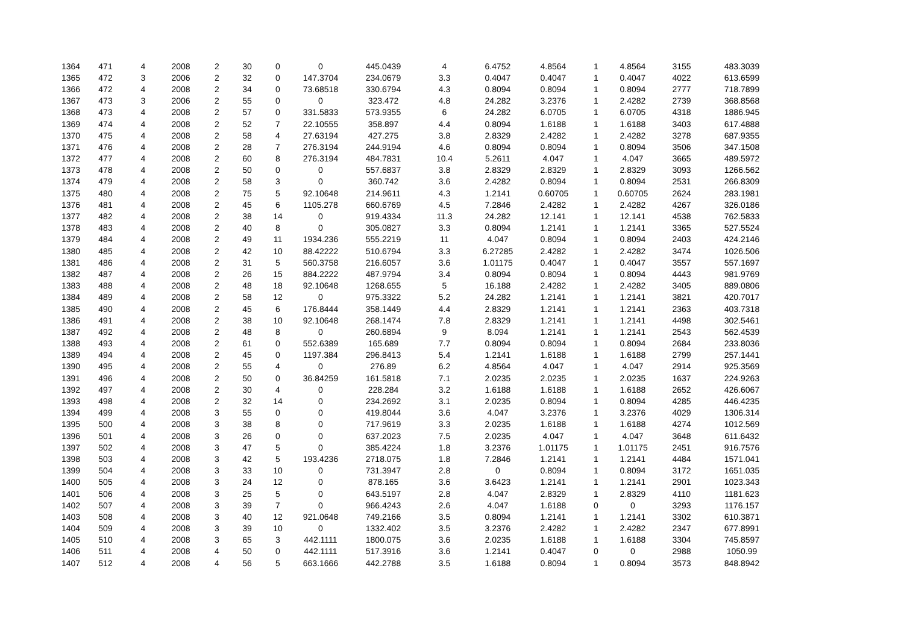| 1364 | 471 | 4 | 2008 | 2 | 30 | 0 | 0 | 445.0439 | 4 | 6.4752 | 4.8564 | 1 | 4.8564 | 3155 | 483.3039 |
| 1365 | 472 | 3 | 2006 | 2 | 32 | 0 | 147.3704 | 234.0679 | 3.3 | 0.4047 | 0.4047 | 1 | 0.4047 | 4022 | 613.6599 |
| 1366 | 472 | 4 | 2008 | 2 | 34 | 0 | 73.68518 | 330.6794 | 4.3 | 0.8094 | 0.8094 | 1 | 0.8094 | 2777 | 718.7899 |
| 1367 | 473 | 3 | 2006 | 2 | 55 | 0 | 0 | 323.472 | 4.8 | 24.282 | 3.2376 | 1 | 2.4282 | 2739 | 368.8568 |
| 1368 | 473 | 4 | 2008 | 2 | 57 | 0 | 331.5833 | 573.9355 | 6 | 24.282 | 6.0705 | 1 | 6.0705 | 4318 | 1886.945 |
| 1369 | 474 | 4 | 2008 | 2 | 52 | 7 | 22.10555 | 358.897 | 4.4 | 0.8094 | 1.6188 | 1 | 1.6188 | 3403 | 617.4888 |
| 1370 | 475 | 4 | 2008 | 2 | 58 | 4 | 27.63194 | 427.275 | 3.8 | 2.8329 | 2.4282 | 1 | 2.4282 | 3278 | 687.9355 |
| 1371 | 476 | 4 | 2008 | 2 | 28 | 7 | 276.3194 | 244.9194 | 4.6 | 0.8094 | 0.8094 | 1 | 0.8094 | 3506 | 347.1508 |
| 1372 | 477 | 4 | 2008 | 2 | 60 | 8 | 276.3194 | 484.7831 | 10.4 | 5.2611 | 4.047 | 1 | 4.047 | 3665 | 489.5972 |
| 1373 | 478 | 4 | 2008 | 2 | 50 | 0 | 0 | 557.6837 | 3.8 | 2.8329 | 2.8329 | 1 | 2.8329 | 3093 | 1266.562 |
| 1374 | 479 | 4 | 2008 | 2 | 58 | 3 | 0 | 360.742 | 3.6 | 2.4282 | 0.8094 | 1 | 0.8094 | 2531 | 266.8309 |
| 1375 | 480 | 4 | 2008 | 2 | 75 | 5 | 92.10648 | 214.9611 | 4.3 | 1.2141 | 0.60705 | 1 | 0.60705 | 2624 | 283.1981 |
| 1376 | 481 | 4 | 2008 | 2 | 45 | 6 | 1105.278 | 660.6769 | 4.5 | 7.2846 | 2.4282 | 1 | 2.4282 | 4267 | 326.0186 |
| 1377 | 482 | 4 | 2008 | 2 | 38 | 14 | 0 | 919.4334 | 11.3 | 24.282 | 12.141 | 1 | 12.141 | 4538 | 762.5833 |
| 1378 | 483 | 4 | 2008 | 2 | 40 | 8 | 0 | 305.0827 | 3.3 | 0.8094 | 1.2141 | 1 | 1.2141 | 3365 | 527.5524 |
| 1379 | 484 | 4 | 2008 | 2 | 49 | 11 | 1934.236 | 555.2219 | 11 | 4.047 | 0.8094 | 1 | 0.8094 | 2403 | 424.2146 |
| 1380 | 485 | 4 | 2008 | 2 | 42 | 10 | 88.42222 | 510.6794 | 3.3 | 6.27285 | 2.4282 | 1 | 2.4282 | 3474 | 1026.506 |
| 1381 | 486 | 4 | 2008 | 2 | 31 | 5 | 560.3758 | 216.6057 | 3.6 | 1.01175 | 0.4047 | 1 | 0.4047 | 3557 | 557.1697 |
| 1382 | 487 | 4 | 2008 | 2 | 26 | 15 | 884.2222 | 487.9794 | 3.4 | 0.8094 | 0.8094 | 1 | 0.8094 | 4443 | 981.9769 |
| 1383 | 488 | 4 | 2008 | 2 | 48 | 18 | 92.10648 | 1268.655 | 5 | 16.188 | 2.4282 | 1 | 2.4282 | 3405 | 889.0806 |
| 1384 | 489 | 4 | 2008 | 2 | 58 | 12 | 0 | 975.3322 | 5.2 | 24.282 | 1.2141 | 1 | 1.2141 | 3821 | 420.7017 |
| 1385 | 490 | 4 | 2008 | 2 | 45 | 6 | 176.8444 | 358.1449 | 4.4 | 2.8329 | 1.2141 | 1 | 1.2141 | 2363 | 403.7318 |
| 1386 | 491 | 4 | 2008 | 2 | 38 | 10 | 92.10648 | 268.1474 | 7.8 | 2.8329 | 1.2141 | 1 | 1.2141 | 4498 | 302.5461 |
| 1387 | 492 | 4 | 2008 | 2 | 48 | 8 | 0 | 260.6894 | 9 | 8.094 | 1.2141 | 1 | 1.2141 | 2543 | 562.4539 |
| 1388 | 493 | 4 | 2008 | 2 | 61 | 0 | 552.6389 | 165.689 | 7.7 | 0.8094 | 0.8094 | 1 | 0.8094 | 2684 | 233.8036 |
| 1389 | 494 | 4 | 2008 | 2 | 45 | 0 | 1197.384 | 296.8413 | 5.4 | 1.2141 | 1.6188 | 1 | 1.6188 | 2799 | 257.1441 |
| 1390 | 495 | 4 | 2008 | 2 | 55 | 4 | 0 | 276.89 | 6.2 | 4.8564 | 4.047 | 1 | 4.047 | 2914 | 925.3569 |
| 1391 | 496 | 4 | 2008 | 2 | 50 | 0 | 36.84259 | 161.5818 | 7.1 | 2.0235 | 2.0235 | 1 | 2.0235 | 1637 | 224.9263 |
| 1392 | 497 | 4 | 2008 | 2 | 30 | 4 | 0 | 228.284 | 3.2 | 1.6188 | 1.6188 | 1 | 1.6188 | 2652 | 426.6067 |
| 1393 | 498 | 4 | 2008 | 2 | 32 | 14 | 0 | 234.2692 | 3.1 | 2.0235 | 0.8094 | 1 | 0.8094 | 4285 | 446.4235 |
| 1394 | 499 | 4 | 2008 | 3 | 55 | 0 | 0 | 419.8044 | 3.6 | 4.047 | 3.2376 | 1 | 3.2376 | 4029 | 1306.314 |
| 1395 | 500 | 4 | 2008 | 3 | 38 | 8 | 0 | 717.9619 | 3.3 | 2.0235 | 1.6188 | 1 | 1.6188 | 4274 | 1012.569 |
| 1396 | 501 | 4 | 2008 | 3 | 26 | 0 | 0 | 637.2023 | 7.5 | 2.0235 | 4.047 | 1 | 4.047 | 3648 | 611.6432 |
| 1397 | 502 | 4 | 2008 | 3 | 47 | 5 | 0 | 385.4224 | 1.8 | 3.2376 | 1.01175 | 1 | 1.01175 | 2451 | 916.7576 |
| 1398 | 503 | 4 | 2008 | 3 | 42 | 5 | 193.4236 | 2718.075 | 1.8 | 7.2846 | 1.2141 | 1 | 1.2141 | 4484 | 1571.041 |
| 1399 | 504 | 4 | 2008 | 3 | 33 | 10 | 0 | 731.3947 | 2.8 | 0 | 0.8094 | 1 | 0.8094 | 3172 | 1651.035 |
| 1400 | 505 | 4 | 2008 | 3 | 24 | 12 | 0 | 878.165 | 3.6 | 3.6423 | 1.2141 | 1 | 1.2141 | 2901 | 1023.343 |
| 1401 | 506 | 4 | 2008 | 3 | 25 | 5 | 0 | 643.5197 | 2.8 | 4.047 | 2.8329 | 1 | 2.8329 | 4110 | 1181.623 |
| 1402 | 507 | 4 | 2008 | 3 | 39 | 7 | 0 | 966.4243 | 2.6 | 4.047 | 1.6188 | 0 | 0 | 3293 | 1176.157 |
| 1403 | 508 | 4 | 2008 | 3 | 40 | 12 | 921.0648 | 749.2166 | 3.5 | 0.8094 | 1.2141 | 1 | 1.2141 | 3302 | 610.3871 |
| 1404 | 509 | 4 | 2008 | 3 | 39 | 10 | 0 | 1332.402 | 3.5 | 3.2376 | 2.4282 | 1 | 2.4282 | 2347 | 677.8991 |
| 1405 | 510 | 4 | 2008 | 3 | 65 | 3 | 442.1111 | 1800.075 | 3.6 | 2.0235 | 1.6188 | 1 | 1.6188 | 3304 | 745.8597 |
| 1406 | 511 | 4 | 2008 | 4 | 50 | 0 | 442.1111 | 517.3916 | 3.6 | 1.2141 | 0.4047 | 0 | 0 | 2988 | 1050.99 |
| 1407 | 512 | 4 | 2008 | 4 | 56 | 5 | 663.1666 | 442.2788 | 3.5 | 1.6188 | 0.8094 | 1 | 0.8094 | 3573 | 848.8942 |